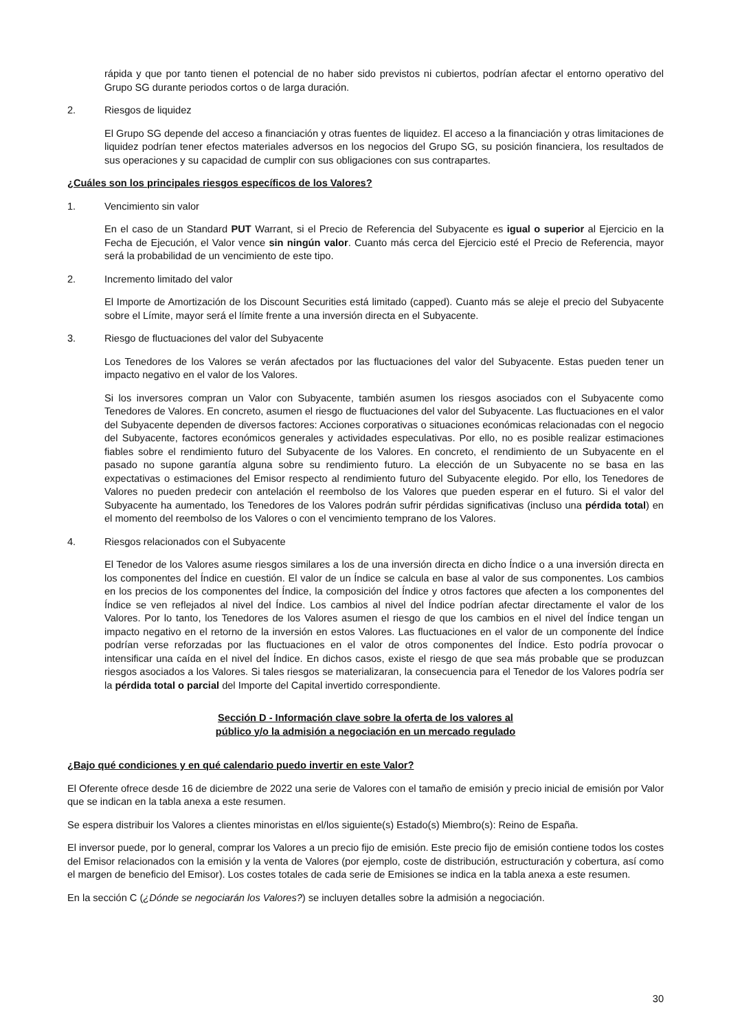rápida y que por tanto tienen el potencial de no haber sido previstos ni cubiertos, podrían afectar el entorno operativo del Grupo SG durante periodos cortos o de larga duración.
2. Riesgos de liquidez
El Grupo SG depende del acceso a financiación y otras fuentes de liquidez. El acceso a la financiación y otras limitaciones de liquidez podrían tener efectos materiales adversos en los negocios del Grupo SG, su posición financiera, los resultados de sus operaciones y su capacidad de cumplir con sus obligaciones con sus contrapartes.
¿Cuáles son los principales riesgos específicos de los Valores?
1. Vencimiento sin valor
En el caso de un Standard PUT Warrant, si el Precio de Referencia del Subyacente es igual o superior al Ejercicio en la Fecha de Ejecución, el Valor vence sin ningún valor. Cuanto más cerca del Ejercicio esté el Precio de Referencia, mayor será la probabilidad de un vencimiento de este tipo.
2. Incremento limitado del valor
El Importe de Amortización de los Discount Securities está limitado (capped). Cuanto más se aleje el precio del Subyacente sobre el Límite, mayor será el límite frente a una inversión directa en el Subyacente.
3. Riesgo de fluctuaciones del valor del Subyacente
Los Tenedores de los Valores se verán afectados por las fluctuaciones del valor del Subyacente. Estas pueden tener un impacto negativo en el valor de los Valores.
Si los inversores compran un Valor con Subyacente, también asumen los riesgos asociados con el Subyacente como Tenedores de Valores. En concreto, asumen el riesgo de fluctuaciones del valor del Subyacente. Las fluctuaciones en el valor del Subyacente dependen de diversos factores: Acciones corporativas o situaciones económicas relacionadas con el negocio del Subyacente, factores económicos generales y actividades especulativas. Por ello, no es posible realizar estimaciones fiables sobre el rendimiento futuro del Subyacente de los Valores. En concreto, el rendimiento de un Subyacente en el pasado no supone garantía alguna sobre su rendimiento futuro. La elección de un Subyacente no se basa en las expectativas o estimaciones del Emisor respecto al rendimiento futuro del Subyacente elegido. Por ello, los Tenedores de Valores no pueden predecir con antelación el reembolso de los Valores que pueden esperar en el futuro. Si el valor del Subyacente ha aumentado, los Tenedores de los Valores podrán sufrir pérdidas significativas (incluso una pérdida total) en el momento del reembolso de los Valores o con el vencimiento temprano de los Valores.
4. Riesgos relacionados con el Subyacente
El Tenedor de los Valores asume riesgos similares a los de una inversión directa en dicho Índice o a una inversión directa en los componentes del Índice en cuestión. El valor de un Índice se calcula en base al valor de sus componentes. Los cambios en los precios de los componentes del Índice, la composición del Índice y otros factores que afecten a los componentes del Índice se ven reflejados al nivel del Índice. Los cambios al nivel del Índice podrían afectar directamente el valor de los Valores. Por lo tanto, los Tenedores de los Valores asumen el riesgo de que los cambios en el nivel del Índice tengan un impacto negativo en el retorno de la inversión en estos Valores. Las fluctuaciones en el valor de un componente del Índice podrían verse reforzadas por las fluctuaciones en el valor de otros componentes del Índice. Esto podría provocar o intensificar una caída en el nivel del Índice. En dichos casos, existe el riesgo de que sea más probable que se produzcan riesgos asociados a los Valores. Si tales riesgos se materializaran, la consecuencia para el Tenedor de los Valores podría ser la pérdida total o parcial del Importe del Capital invertido correspondiente.
Sección D - Información clave sobre la oferta de los valores al
público y/o la admisión a negociación en un mercado regulado
¿Bajo qué condiciones y en qué calendario puedo invertir en este Valor?
El Oferente ofrece desde 16 de diciembre de 2022 una serie de Valores con el tamaño de emisión y precio inicial de emisión por Valor que se indican en la tabla anexa a este resumen.
Se espera distribuir los Valores a clientes minoristas en el/los siguiente(s) Estado(s) Miembro(s): Reino de España.
El inversor puede, por lo general, comprar los Valores a un precio fijo de emisión. Este precio fijo de emisión contiene todos los costes del Emisor relacionados con la emisión y la venta de Valores (por ejemplo, coste de distribución, estructuración y cobertura, así como el margen de beneficio del Emisor). Los costes totales de cada serie de Emisiones se indica en la tabla anexa a este resumen.
En la sección C (¿Dónde se negociarán los Valores?) se incluyen detalles sobre la admisión a negociación.
30